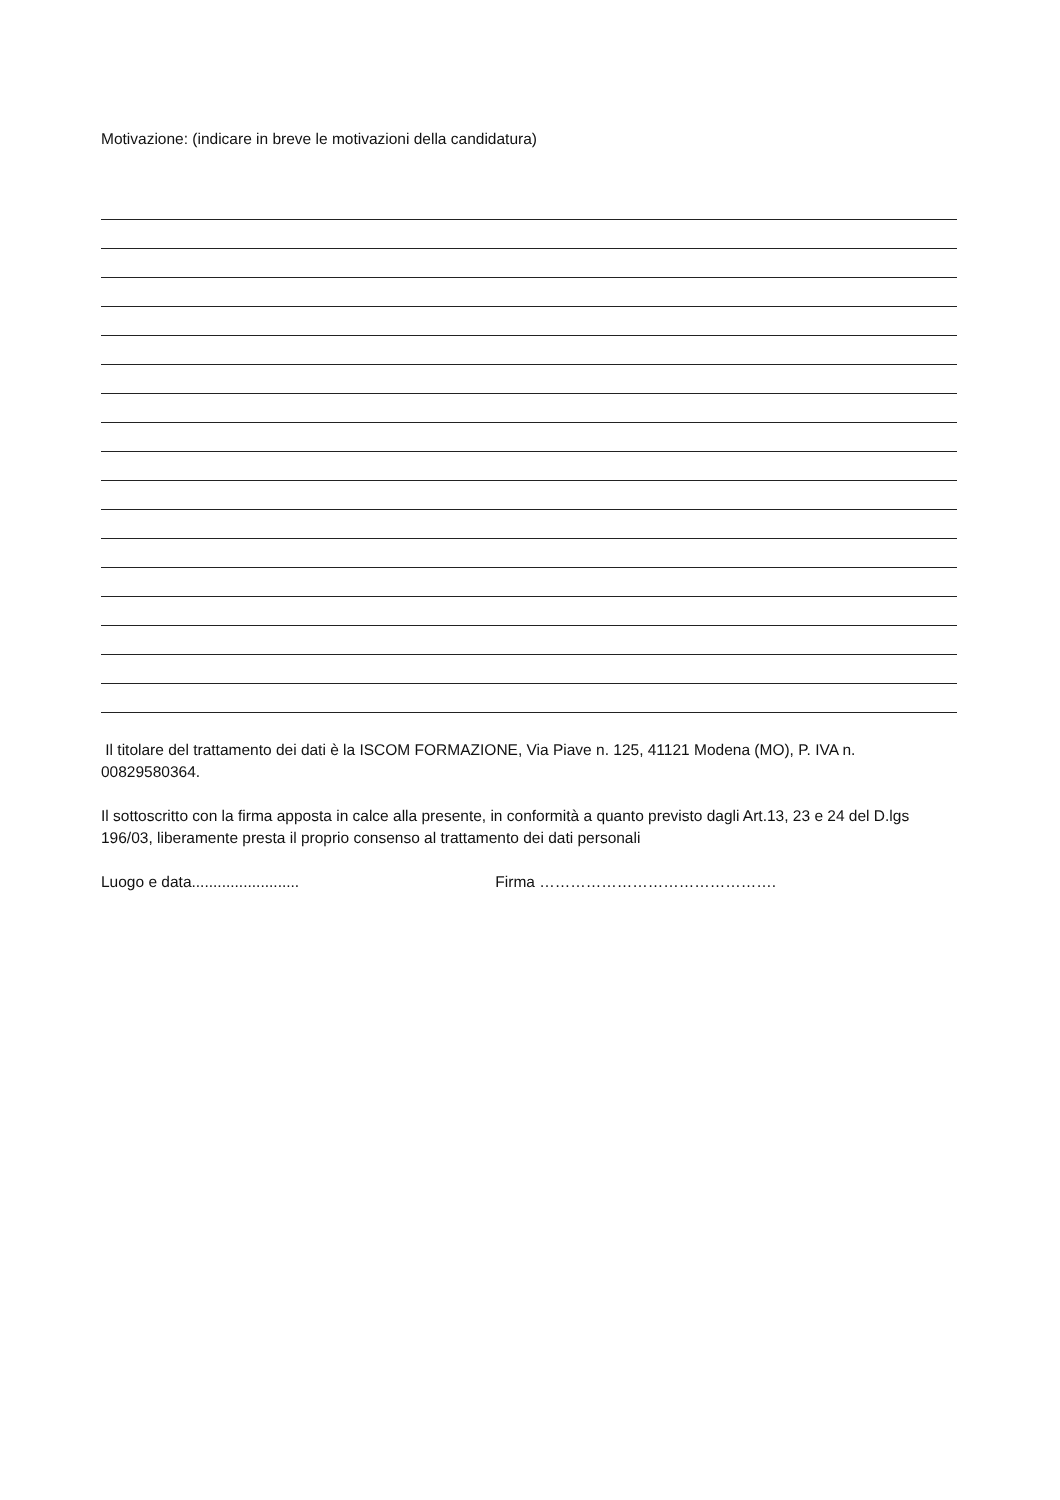Motivazione: (indicare in breve le motivazioni della candidatura)
Il titolare del trattamento dei dati è la ISCOM FORMAZIONE, Via Piave n. 125, 41121 Modena (MO), P. IVA n. 00829580364.
Il sottoscritto con la firma apposta in calce alla presente, in conformità a quanto previsto dagli Art.13, 23 e 24 del D.lgs 196/03, liberamente presta il proprio consenso al trattamento dei dati personali
Luogo e data......................... Firma ……………………………………….